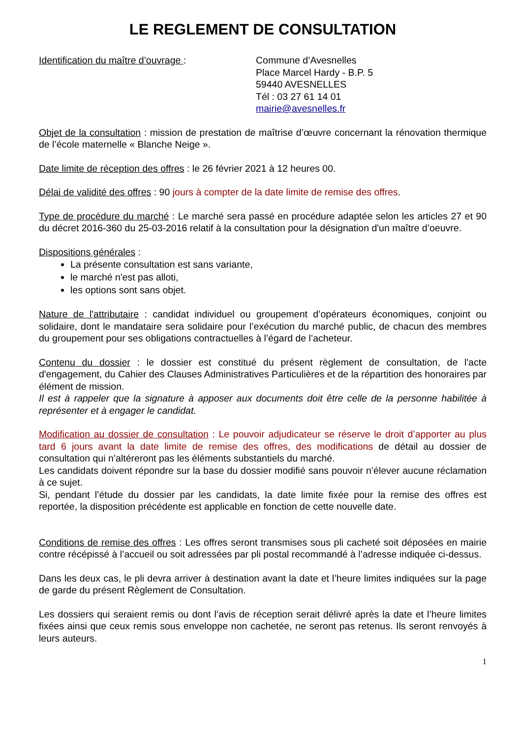LE REGLEMENT DE CONSULTATION
Identification du maître d’ouvrage : Commune d’Avesnelles
Place Marcel Hardy - B.P. 5
59440 AVESNELLES
Tél : 03 27 61 14 01
mairie@avesnelles.fr
Objet de la consultation : mission de prestation de maîtrise d’œuvre concernant la rénovation thermique de l’école maternelle « Blanche Neige ».
Date limite de réception des offres : le 26 février 2021 à 12 heures 00.
Délai de validité des offres : 90 jours à compter de la date limite de remise des offres.
Type de procédure du marché : Le marché sera passé en procédure adaptée selon les articles 27 et 90 du décret 2016-360 du 25-03-2016 relatif à la consultation pour la désignation d'un maître d’oeuvre.
Dispositions générales :
La présente consultation est sans variante,
le marché n'est pas alloti,
les options sont sans objet.
Nature de l'attributaire : candidat individuel ou groupement d’opérateurs économiques, conjoint ou solidaire, dont le mandataire sera solidaire pour l’exécution du marché public, de chacun des membres du groupement pour ses obligations contractuelles à l’égard de l’acheteur.
Contenu du dossier : le dossier est constitué du présent règlement de consultation, de l'acte d'engagement, du Cahier des Clauses Administratives Particulières et de la répartition des honoraires par élément de mission.
Il est à rappeler que la signature à apposer aux documents doit être celle de la personne habilitée à représenter et à engager le candidat.
Modification au dossier de consultation : Le pouvoir adjudicateur se réserve le droit d’apporter au plus tard 6 jours avant la date limite de remise des offres, des modifications de détail au dossier de consultation qui n’altéreront pas les éléments substantiels du marché.
Les candidats doivent répondre sur la base du dossier modifié sans pouvoir n’élever aucune réclamation à ce sujet.
Si, pendant l’étude du dossier par les candidats, la date limite fixée pour la remise des offres est reportée, la disposition précédente est applicable en fonction de cette nouvelle date.
Conditions de remise des offres : Les offres seront transmises sous pli cacheté soit déposées en mairie contre récépissé à l’accueil ou soit adressées par pli postal recommandé à l’adresse indiquée ci-dessus.
Dans les deux cas, le pli devra arriver à destination avant la date et l’heure limites indiquées sur la page de garde du présent Règlement de Consultation.
Les dossiers qui seraient remis ou dont l’avis de réception serait délivré après la date et l’heure limites fixées ainsi que ceux remis sous enveloppe non cachetée, ne seront pas retenus. Ils seront renvoyés à leurs auteurs.
1